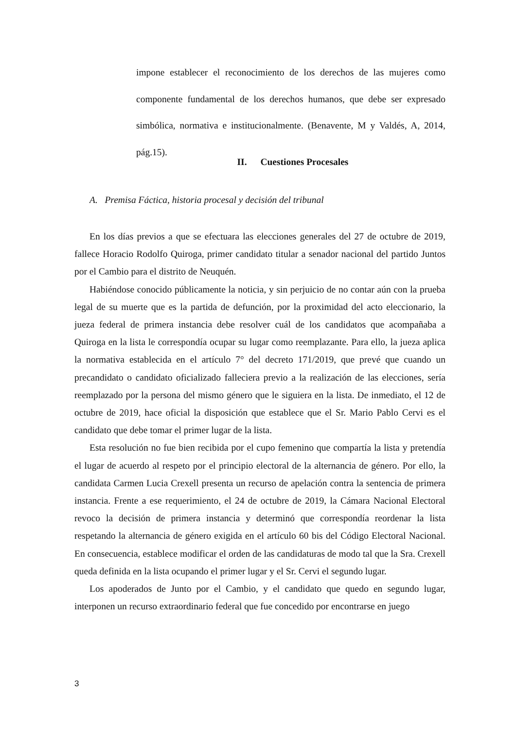impone establecer el reconocimiento de los derechos de las mujeres como componente fundamental de los derechos humanos, que debe ser expresado simbólica, normativa e institucionalmente. (Benavente, M y Valdés, A, 2014, pág.15).
II. Cuestiones Procesales
A. Premisa Fáctica, historia procesal y decisión del tribunal
En los días previos a que se efectuara las elecciones generales del 27 de octubre de 2019, fallece Horacio Rodolfo Quiroga, primer candidato titular a senador nacional del partido Juntos por el Cambio para el distrito de Neuquén.
Habiéndose conocido públicamente la noticia, y sin perjuicio de no contar aún con la prueba legal de su muerte que es la partida de defunción, por la proximidad del acto eleccionario, la jueza federal de primera instancia debe resolver cuál de los candidatos que acompañaba a Quiroga en la lista le correspondía ocupar su lugar como reemplazante. Para ello, la jueza aplica la normativa establecida en el artículo 7° del decreto 171/2019, que prevé que cuando un precandidato o candidato oficializado falleciera previo a la realización de las elecciones, sería reemplazado por la persona del mismo género que le siguiera en la lista. De inmediato, el 12 de octubre de 2019, hace oficial la disposición que establece que el Sr. Mario Pablo Cervi es el candidato que debe tomar el primer lugar de la lista.
Esta resolución no fue bien recibida por el cupo femenino que compartía la lista y pretendía el lugar de acuerdo al respeto por el principio electoral de la alternancia de género. Por ello, la candidata Carmen Lucia Crexell presenta un recurso de apelación contra la sentencia de primera instancia. Frente a ese requerimiento, el 24 de octubre de 2019, la Cámara Nacional Electoral revoco la decisión de primera instancia y determinó que correspondía reordenar la lista respetando la alternancia de género exigida en el artículo 60 bis del Código Electoral Nacional. En consecuencia, establece modificar el orden de las candidaturas de modo tal que la Sra. Crexell queda definida en la lista ocupando el primer lugar y el Sr. Cervi el segundo lugar.
Los apoderados de Junto por el Cambio, y el candidato que quedo en segundo lugar, interponen un recurso extraordinario federal que fue concedido por encontrarse en juego
3